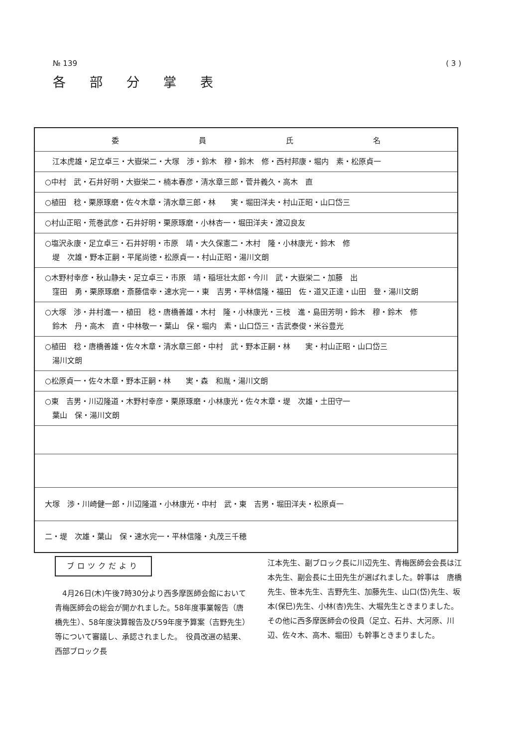№ 139 ( 3 )
各部分掌表
| 委 員 氏 名 |
| --- |
| 江本虎雄・足立卓三・大嶽栄二・大塚 渉・鈴木 穆・鈴木 修・西村邦康・堀内 素・松原貞一 |
| ○中村 武・石井好明・大嶽栄二・楠本春彦・清水章三郎・菅井義久・高木 直 |
| ○植田 稔・栗原琢磨・佐々木章・清水章三郎・林 実・堀田洋夫・村山正昭・山口岱三 |
| ○村山正昭・荒巻武彦・石井好明・栗原琢磨・小林杏一・堀田洋夫・渡辺良友 |
| ○塩沢永康・足立卓三・石井好明・市原 靖・大久保憲二・木村 隆・小林康光・鈴木 修 堤 次雄・野本正嗣・平尾尚徳・松原貞一・村山正昭・湯川文朗 |
| ○木野村幸彦・秋山静夫・足立卓三・市原 靖・稲垣壮太郎・今川 武・大嶽栄二・加藤 出 窪田 勇・栗原琢磨・斎藤信幸・速水完一・東 吉男・平林信隆・福田 佐・道又正達・山田 登・湯川文朗 |
| ○大塚 渉・井村進一・植田 稔・唐橋善雄・木村 隆・小林康光・三枝 進・島田芳明・鈴木 穆・鈴木 修 鈴木 丹・高木 直・中林敬一・葉山 保・堀内 素・山口岱三・吉武泰俊・米谷豊光 |
| ○植田 稔・唐橋善雄・佐々木章・清水章三郎・中村 武・野本正嗣・林 実・村山正昭・山口岱三 湯川文朗 |
| ○松原貞一・佐々木章・野本正嗣・林 実・森 和胤・湯川文朗 |
| ○東 吉男・川辺隆道・木野村幸彦・栗原琢磨・小林康光・佐々木章・堤 次雄・土田守一 葉山 保・湯川文朗 |
| 大塚 渉・川崎健一郎・川辺隆道・小林康光・中村 武・東 吉男・堀田洋夫・松原貞一 |
| 二・堤 次雄・葉山 保・速水完一・平林信隆・丸茂三千穂 |
ブロツクだより
　4月26日(木)午後7時30分より西多摩医師会館において青梅医師会の総会が開かれました。58年度事業報告（唐橋先生）、58年度決算報告及び59年度予算案（吉野先生）等について審議し、承認されました。　役員改選の結果、西部ブロック長
江本先生、副ブロック長に川辺先生、青梅医師会会長は江本先生、副会長に土田先生が選ばれました。幹事は　唐橋先生、笹本先生、吉野先生、加藤先生、山口(岱)先生、坂本(保巳)先生、小林(杏)先生、大堀先生ときまりました。その他に西多摩医師会の役員（足立、石井、大河原、川辺、佐々木、高木、堀田）も幹事ときまりました。